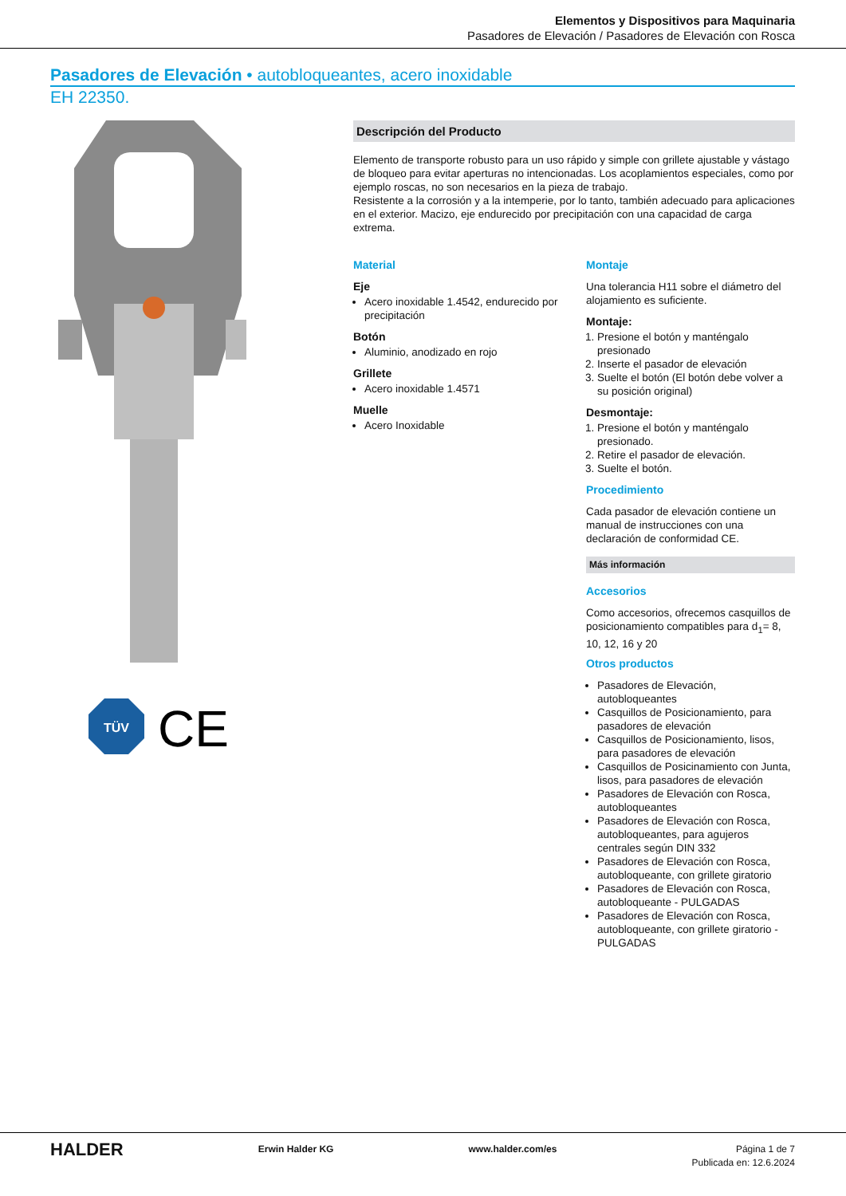Elementos y Dispositivos para Maquinaria
Pasadores de Elevación / Pasadores de Elevación con Rosca
Pasadores de Elevación • autobloqueantes, acero inoxidable
EH 22350.
TÜV
CE
Descripción del Producto
Elemento de transporte robusto para un uso rápido y simple con grillete ajustable y vástago de bloqueo para evitar aperturas no intencionadas. Los acoplamientos especiales, como por ejemplo roscas, no son necesarios en la pieza de trabajo.
Resistente a la corrosión y a la intemperie, por lo tanto, también adecuado para aplicaciones en el exterior. Macizo, eje endurecido por precipitación con una capacidad de carga extrema.
Material
Eje
Acero inoxidable 1.4542, endurecido por precipitación
Botón
Aluminio, anodizado en rojo
Grillete
Acero inoxidable 1.4571
Muelle
Acero Inoxidable
Montaje
Una tolerancia H11 sobre el diámetro del alojamiento es suficiente.
Montaje:
1. Presione el botón y manténgalo presionado
2. Inserte el pasador de elevación
3. Suelte el botón (El botón debe volver a su posición original)
Desmontaje:
1. Presione el botón y manténgalo presionado.
2. Retire el pasador de elevación.
3. Suelte el botón.
Procedimiento
Cada pasador de elevación contiene un manual de instrucciones con una declaración de conformidad CE.
Más información
Accesorios
Como accesorios, ofrecemos casquillos de posicionamiento compatibles para d<sub>1</sub>= 8, 10, 12, 16 y 20
Otros productos
Pasadores de Elevación, autobloqueantes
Casquillos de Posicionamiento, para pasadores de elevación
Casquillos de Posicionamiento, lisos, para pasadores de elevación
Casquillos de Posicinamiento con Junta, lisos, para pasadores de elevación
Pasadores de Elevación con Rosca, autobloqueantes
Pasadores de Elevación con Rosca, autobloqueantes, para agujeros centrales según DIN 332
Pasadores de Elevación con Rosca, autobloqueante, con grillete giratorio
Pasadores de Elevación con Rosca, autobloqueante - PULGADAS
Pasadores de Elevación con Rosca, autobloqueante, con grillete giratorio - PULGADAS
HALDER
Erwin Halder KG www.halder.com/es Página 1 de 7
Publicada en: 12.6.2024